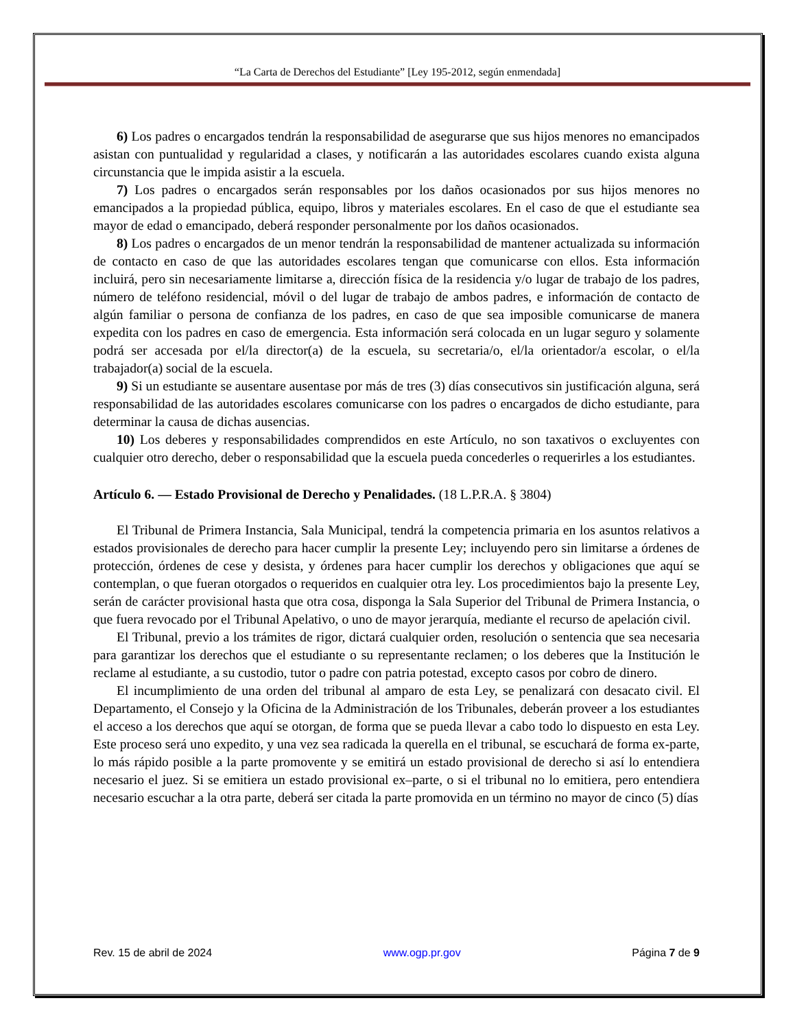“La Carta de Derechos del Estudiante” [Ley 195-2012, según enmendada]
6) Los padres o encargados tendrán la responsabilidad de asegurarse que sus hijos menores no emancipados asistan con puntualidad y regularidad a clases, y notificarán a las autoridades escolares cuando exista alguna circunstancia que le impida asistir a la escuela.
7) Los padres o encargados serán responsables por los daños ocasionados por sus hijos menores no emancipados a la propiedad pública, equipo, libros y materiales escolares. En el caso de que el estudiante sea mayor de edad o emancipado, deberá responder personalmente por los daños ocasionados.
8) Los padres o encargados de un menor tendrán la responsabilidad de mantener actualizada su información de contacto en caso de que las autoridades escolares tengan que comunicarse con ellos. Esta información incluirá, pero sin necesariamente limitarse a, dirección física de la residencia y/o lugar de trabajo de los padres, número de teléfono residencial, móvil o del lugar de trabajo de ambos padres, e información de contacto de algún familiar o persona de confianza de los padres, en caso de que sea imposible comunicarse de manera expedita con los padres en caso de emergencia. Esta información será colocada en un lugar seguro y solamente podrá ser accesada por el/la director(a) de la escuela, su secretaria/o, el/la orientador/a escolar, o el/la trabajador(a) social de la escuela.
9) Si un estudiante se ausentare ausentase por más de tres (3) días consecutivos sin justificación alguna, será responsabilidad de las autoridades escolares comunicarse con los padres o encargados de dicho estudiante, para determinar la causa de dichas ausencias.
10) Los deberes y responsabilidades comprendidos en este Artículo, no son taxativos o excluyentes con cualquier otro derecho, deber o responsabilidad que la escuela pueda concederles o requerirles a los estudiantes.
Artículo 6. — Estado Provisional de Derecho y Penalidades. (18 L.P.R.A. § 3804)
El Tribunal de Primera Instancia, Sala Municipal, tendrá la competencia primaria en los asuntos relativos a estados provisionales de derecho para hacer cumplir la presente Ley; incluyendo pero sin limitarse a órdenes de protección, órdenes de cese y desista, y órdenes para hacer cumplir los derechos y obligaciones que aquí se contemplan, o que fueran otorgados o requeridos en cualquier otra ley. Los procedimientos bajo la presente Ley, serán de carácter provisional hasta que otra cosa, disponga la Sala Superior del Tribunal de Primera Instancia, o que fuera revocado por el Tribunal Apelativo, o uno de mayor jerarquía, mediante el recurso de apelación civil.
El Tribunal, previo a los trámites de rigor, dictará cualquier orden, resolución o sentencia que sea necesaria para garantizar los derechos que el estudiante o su representante reclamen; o los deberes que la Institución le reclame al estudiante, a su custodio, tutor o padre con patria potestad, excepto casos por cobro de dinero.
El incumplimiento de una orden del tribunal al amparo de esta Ley, se penalizará con desacato civil. El Departamento, el Consejo y la Oficina de la Administración de los Tribunales, deberán proveer a los estudiantes el acceso a los derechos que aquí se otorgan, de forma que se pueda llevar a cabo todo lo dispuesto en esta Ley. Este proceso será uno expedito, y una vez sea radicada la querella en el tribunal, se escuchará de forma ex-parte, lo más rápido posible a la parte promovente y se emitirá un estado provisional de derecho si así lo entendiera necesario el juez. Si se emitiera un estado provisional ex–parte, o si el tribunal no lo emitiera, pero entendiera necesario escuchar a la otra parte, deberá ser citada la parte promovida en un término no mayor de cinco (5) días
Rev. 15 de abril de 2024 www.ogp.pr.gov Página 7 de 9